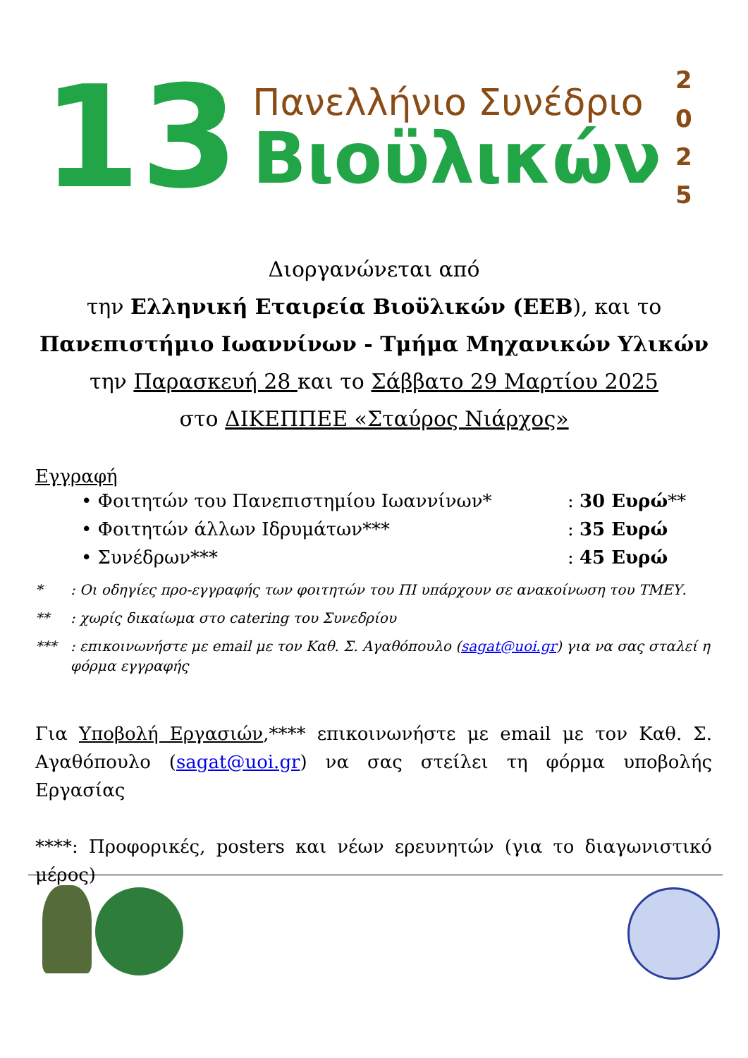13
Πανελλήνιο Συνέδριο
Βιοϋλικών
2
0
2
5
Διοργανώνεται από
την Ελληνική Εταιρεία Βιοϋλικών (ΕΕΒ), και το
Πανεπιστήμιο Ιωαννίνων - Τμήμα Μηχανικών Υλικών
την Παρασκευή 28 και το Σάββατο 29 Μαρτίου 2025
στο ΔΙΚΕΠΠΕΕ «Σταύρος Νιάρχος»
Εγγραφή
• Φοιτητών του Πανεπιστημίου Ιωαννίνων*: 30 Ευρώ**
• Φοιτητών άλλων Ιδρυμάτων***: 35 Ευρώ
• Συνέδρων***: 45 Ευρώ
*: Οι οδηγίες προ-εγγραφής των φοιτητών του ΠΙ υπάρχουν σε ανακοίνωση του ΤΜΕΥ.
**: χωρίς δικαίωμα στο catering του Συνεδρίου
***: επικοινωνήστε με email με τον Καθ. Σ. Αγαθόπουλο (sagat@uoi.gr) για να σας σταλεί η φόρμα εγγραφής
Για Υποβολή Εργασιών,**** επικοινωνήστε με email με τον Καθ. Σ. Αγαθόπουλο (sagat@uoi.gr) να σας στείλει τη φόρμα υποβολής Εργασίας
****: Προφορικές, posters και νέων ερευνητών (για το διαγωνιστικό μέρος)